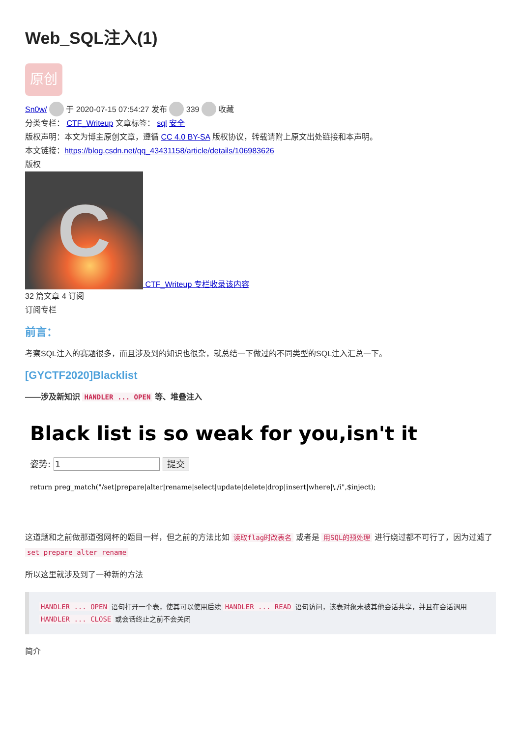Web_SQL注入(1)
原创
Sn0w/ 于 2020-07-15 07:54:27 发布 339 收藏
分类专栏： CTF_Writeup 文章标签： sql 安全
版权声明：本文为博主原创文章，遵循 CC 4.0 BY-SA 版权协议，转载请附上原文出处链接和本声明。
本文链接：https://blog.csdn.net/qq_43431158/article/details/106983626
版权
C CTF_Writeup 专栏收录该内容
32 篇文章 4 订阅
订阅专栏
前言：
考察SQL注入的赛题很多，而且涉及到的知识也很杂，就总结一下做过的不同类型的SQL注入汇总一下。
[GYCTF2020]Blacklist
——涉及新知识 HANDLER ... OPEN 等、堆叠注入
Black list is so weak for you,isn't it
姿势: 1 提交
return preg_match("/set|prepare|alter|rename|select|update|delete|drop|insert|where|\./i",$inject);
这道题和之前做那道强网杯的题目一样，但之前的方法比如 读取flag时改表名 或者是 用SQL的预处理 进行绕过都不可行了，因为过滤了 set prepare alter rename
所以这里就涉及到了一种新的方法
HANDLER ... OPEN 语句打开一个表，使其可以使用后续 HANDLER ... READ 语句访问，该表对象未被其他会话共享，并且在会话调用 HANDLER ... CLOSE 或会话终止之前不会关闭
简介